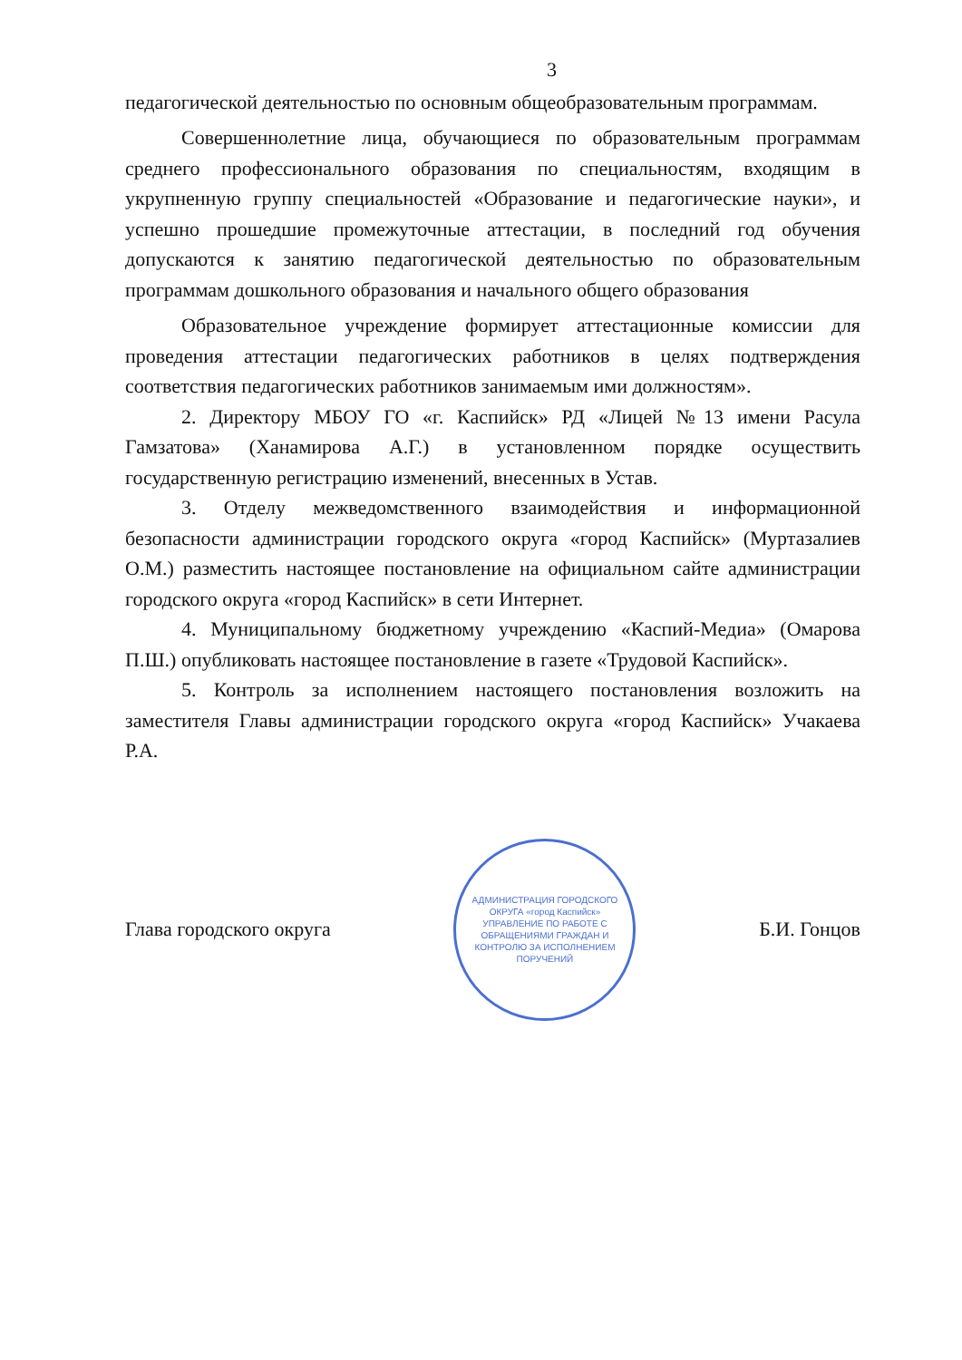3
педагогической деятельностью по основным общеобразовательным программам.
Совершеннолетние лица, обучающиеся по образовательным программам среднего профессионального образования по специальностям, входящим в укрупненную группу специальностей «Образование и педагогические науки», и успешно прошедшие промежуточные аттестации, в последний год обучения допускаются к занятию педагогической деятельностью по образовательным программам дошкольного образования и начального общего образования
Образовательное учреждение формирует аттестационные комиссии для проведения аттестации педагогических работников в целях подтверждения соответствия педагогических работников занимаемым ими должностям».
2. Директору МБОУ ГО «г. Каспийск» РД «Лицей №13 имени Расула Гамзатова» (Ханамирова А.Г.) в установленном порядке осуществить государственную регистрацию изменений, внесенных в Устав.
3. Отделу межведомственного взаимодействия и информационной безопасности администрации городского округа «город Каспийск» (Муртазалиев О.М.) разместить настоящее постановление на официальном сайте администрации городского округа «город Каспийск» в сети Интернет.
4. Муниципальному бюджетному учреждению «Каспий-Медиа» (Омарова П.Ш.) опубликовать настоящее постановление в газете «Трудовой Каспийск».
5. Контроль за исполнением настоящего постановления возложить на заместителя Главы администрации городского округа «город Каспийск» Учакаева Р.А.
Глава городского округа
АДМИНИСТРАЦИЯ ГОРОДСКОГО ОКРУГА «город Каспийск»
УПРАВЛЕНИЕ ПО РАБОТЕ С ОБРАЩЕНИЯМИ ГРАЖДАН И КОНТРОЛЮ ЗА ИСПОЛНЕНИЕМ ПОРУЧЕНИЙ
Б.И. Гонцов